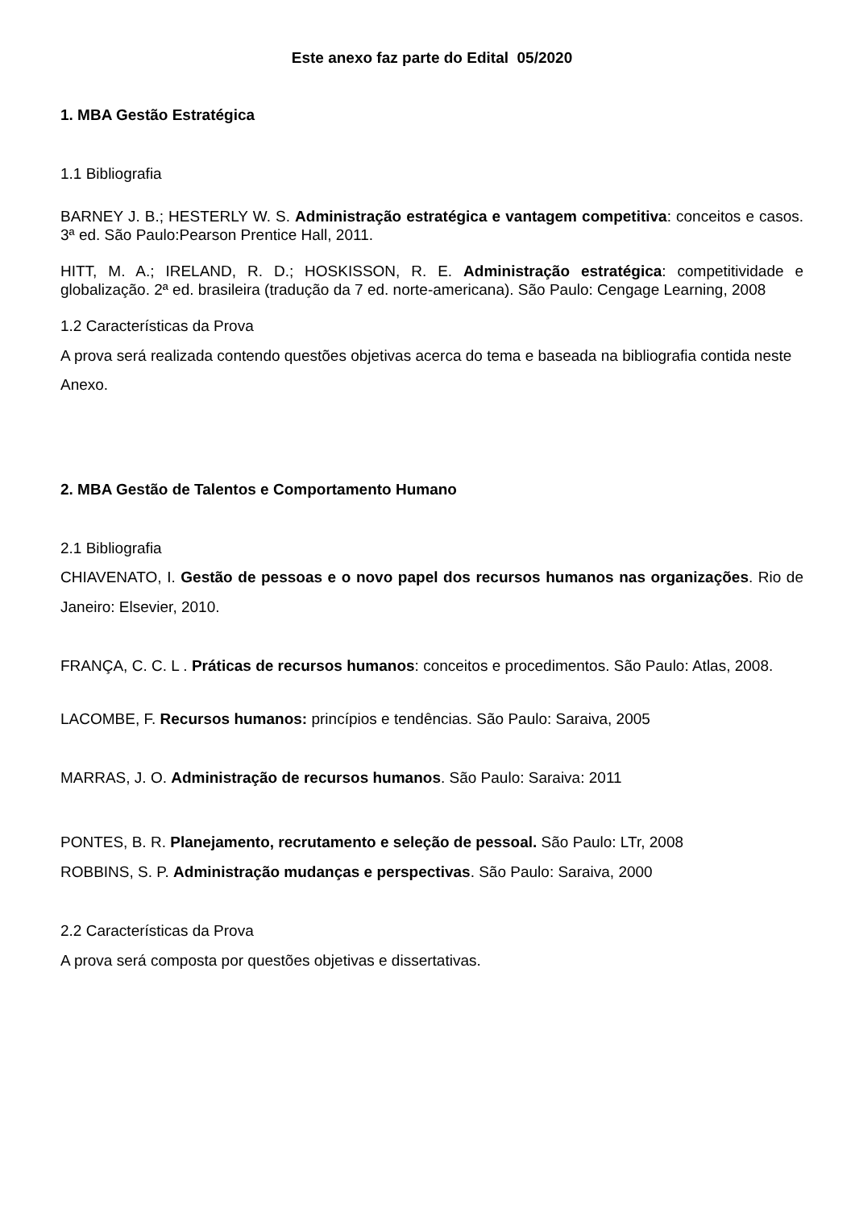Este anexo faz parte do Edital 05/2020
1. MBA Gestão Estratégica
1.1 Bibliografia
BARNEY J. B.; HESTERLY W. S. Administração estratégica e vantagem competitiva: conceitos e casos. 3ª ed. São Paulo:Pearson Prentice Hall, 2011.
HITT, M. A.; IRELAND, R. D.; HOSKISSON, R. E. Administração estratégica: competitividade e globalização. 2ª ed. brasileira (tradução da 7 ed. norte-americana). São Paulo: Cengage Learning, 2008
1.2 Características da Prova
A prova será realizada contendo questões objetivas acerca do tema e baseada na bibliografia contida neste Anexo.
2. MBA Gestão de Talentos e Comportamento Humano
2.1 Bibliografia
CHIAVENATO, I. Gestão de pessoas e o novo papel dos recursos humanos nas organizações. Rio de Janeiro: Elsevier, 2010.
FRANÇA, C. C. L . Práticas de recursos humanos: conceitos e procedimentos. São Paulo: Atlas, 2008.
LACOMBE, F. Recursos humanos: princípios e tendências. São Paulo: Saraiva, 2005
MARRAS, J. O. Administração de recursos humanos. São Paulo: Saraiva: 2011
PONTES, B. R. Planejamento, recrutamento e seleção de pessoal. São Paulo: LTr, 2008
ROBBINS, S. P. Administração mudanças e perspectivas. São Paulo: Saraiva, 2000
2.2 Características da Prova
A prova será composta por questões objetivas e dissertativas.